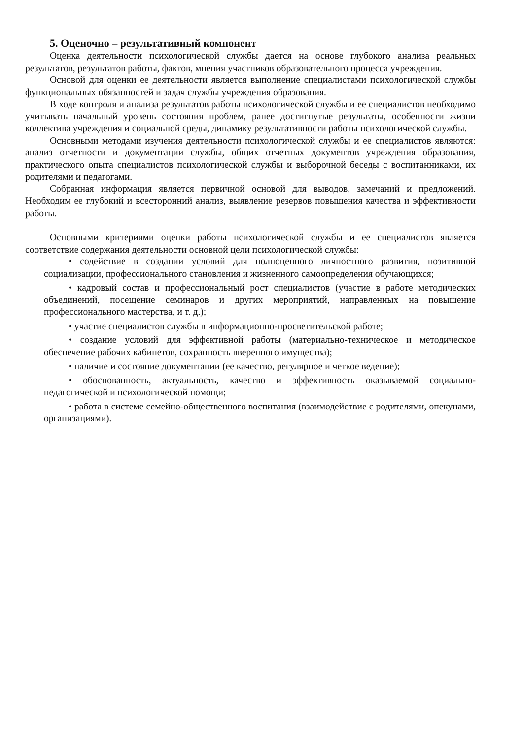5. Оценочно – результативный компонент
Оценка деятельности психологической службы дается на основе глубокого анализа реальных результатов, результатов работы, фактов, мнения участников образовательного процесса учреждения.
Основой для оценки ее деятельности является выполнение специалистами психологической службы функциональных обязанностей и задач службы учреждения образования.
В ходе контроля и анализа результатов работы психологической службы и ее специалистов необходимо учитывать начальный уровень состояния проблем, ранее достигнутые результаты, особенности жизни коллектива учреждения и социальной среды, динамику результативности работы психологической службы.
Основными методами изучения деятельности психологической службы и ее специалистов являются: анализ отчетности и документации службы, общих отчетных документов учреждения образования, практического опыта специалистов психологической службы и выборочной беседы с воспитанниками, их родителями и педагогами.
Собранная информация является первичной основой для выводов, замечаний и предложений. Необходим ее глубокий и всесторонний анализ, выявление резервов повышения качества и эффективности работы.
Основными критериями оценки работы психологической службы и ее специалистов является соответствие содержания деятельности основной цели психологической службы:
• содействие в создании условий для полноценного личностного развития, позитивной социализации, профессионального становления и жизненного самоопределения обучающихся;
• кадровый состав и профессиональный рост специалистов (участие в работе методических объединений, посещение семинаров и других мероприятий, направленных на повышение профессионального мастерства, и т. д.);
• участие специалистов службы в информационно-просветительской работе;
• создание условий для эффективной работы (материально-техническое и методическое обеспечение рабочих кабинетов, сохранность вверенного имущества);
• наличие и состояние документации (ее качество, регулярное и четкое ведение);
• обоснованность, актуальность, качество и эффективность оказываемой социально-педагогической и психологической помощи;
• работа в системе семейно-общественного воспитания (взаимодействие с родителями, опекунами, организациями).